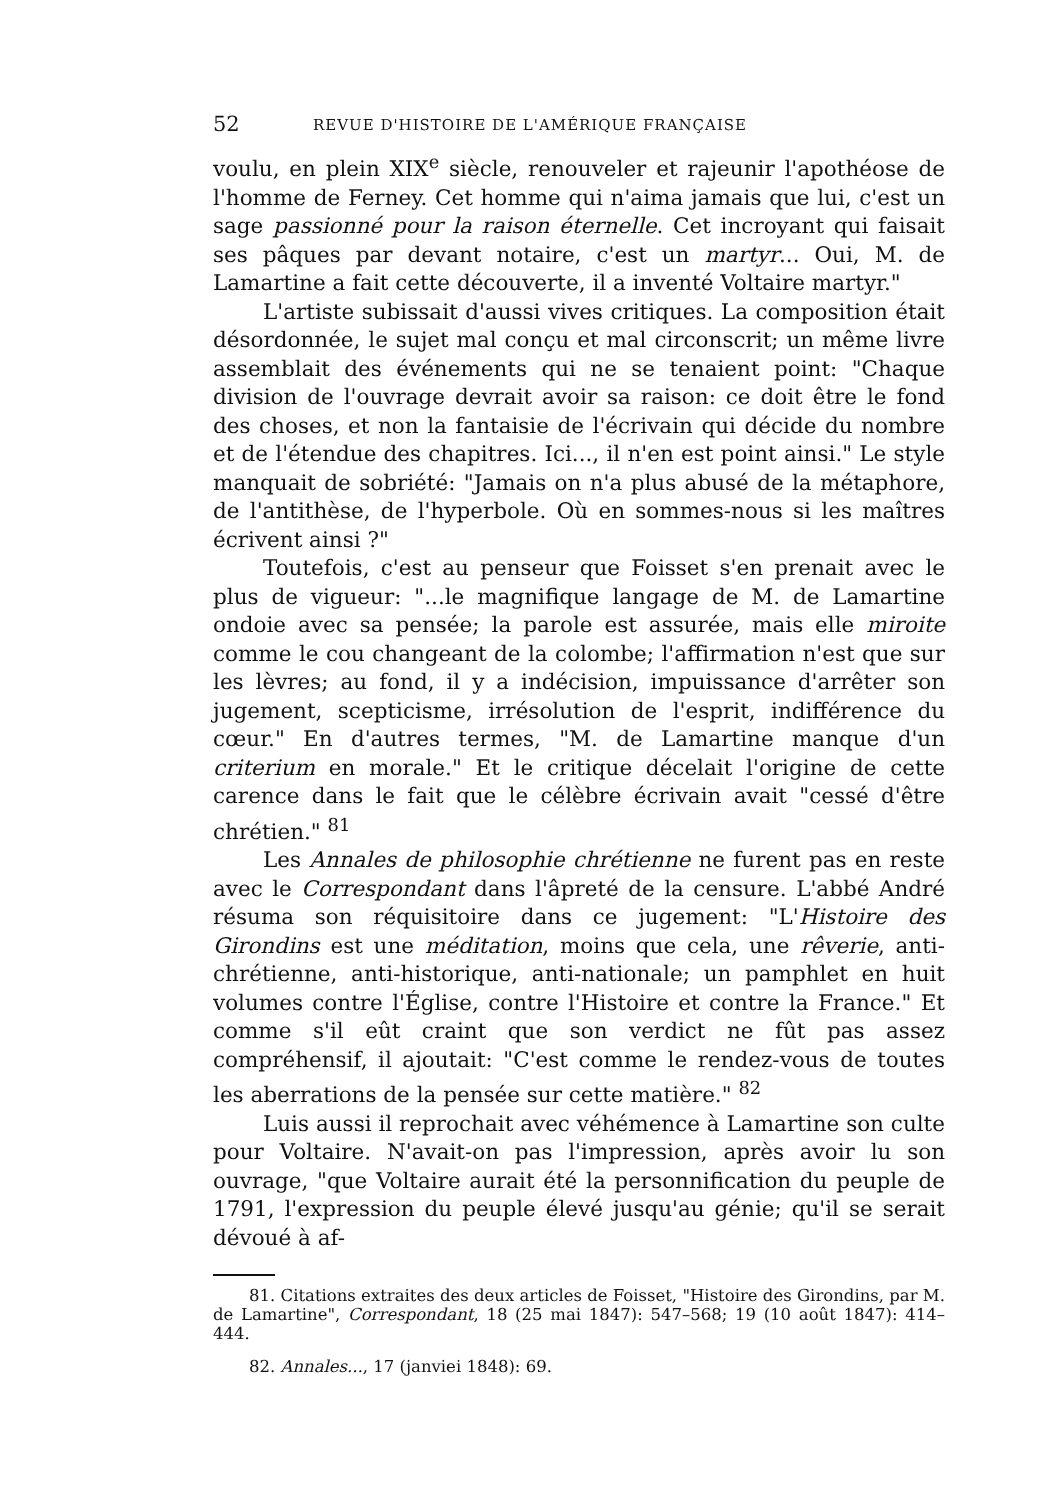52 REVUE D'HISTOIRE DE L'AMÉRIQUE FRANÇAISE
voulu, en plein XIX<sup>e</sup> siècle, renouveler et rajeunir l'apothéose de l'homme de Ferney. Cet homme qui n'aima jamais que lui, c'est un sage passionné pour la raison éternelle. Cet incroyant qui faisait ses pâques par devant notaire, c'est un martyr... Oui, M. de Lamartine a fait cette découverte, il a inventé Voltaire martyr."
L'artiste subissait d'aussi vives critiques. La composition était désordonnée, le sujet mal conçu et mal circonscrit; un même livre assemblait des événements qui ne se tenaient point: "Chaque division de l'ouvrage devrait avoir sa raison: ce doit être le fond des choses, et non la fantaisie de l'écrivain qui décide du nombre et de l'étendue des chapitres. Ici..., il n'en est point ainsi." Le style manquait de sobriété: "Jamais on n'a plus abusé de la métaphore, de l'antithèse, de l'hyperbole. Où en sommes-nous si les maîtres écrivent ainsi ?"
Toutefois, c'est au penseur que Foisset s'en prenait avec le plus de vigueur: "...le magnifique langage de M. de Lamartine ondoie avec sa pensée; la parole est assurée, mais elle miroite comme le cou changeant de la colombe; l'affirmation n'est que sur les lèvres; au fond, il y a indécision, impuissance d'arrêter son jugement, scepticisme, irrésolution de l'esprit, indifférence du cœur." En d'autres termes, "M. de Lamartine manque d'un criterium en morale." Et le critique décelait l'origine de cette carence dans le fait que le célèbre écrivain avait "cessé d'être chrétien." <sup>81</sup>
Les Annales de philosophie chrétienne ne furent pas en reste avec le Correspondant dans l'âpreté de la censure. L'abbé André résuma son réquisitoire dans ce jugement: "L'Histoire des Girondins est une méditation, moins que cela, une rêverie, anti-chrétienne, anti-historique, anti-nationale; un pamphlet en huit volumes contre l'Église, contre l'Histoire et contre la France." Et comme s'il eût craint que son verdict ne fût pas assez compréhensif, il ajoutait: "C'est comme le rendez-vous de toutes les aberrations de la pensée sur cette matière." <sup>82</sup>
Luis aussi il reprochait avec véhémence à Lamartine son culte pour Voltaire. N'avait-on pas l'impression, après avoir lu son ouvrage, "que Voltaire aurait été la personnification du peuple de 1791, l'expression du peuple élevé jusqu'au génie; qu'il se serait dévoué à af-
81. Citations extraites des deux articles de Foisset, "Histoire des Girondins, par M. de Lamartine", Correspondant, 18 (25 mai 1847): 547–568; 19 (10 août 1847): 414–444.
82. Annales..., 17 (janviei 1848): 69.